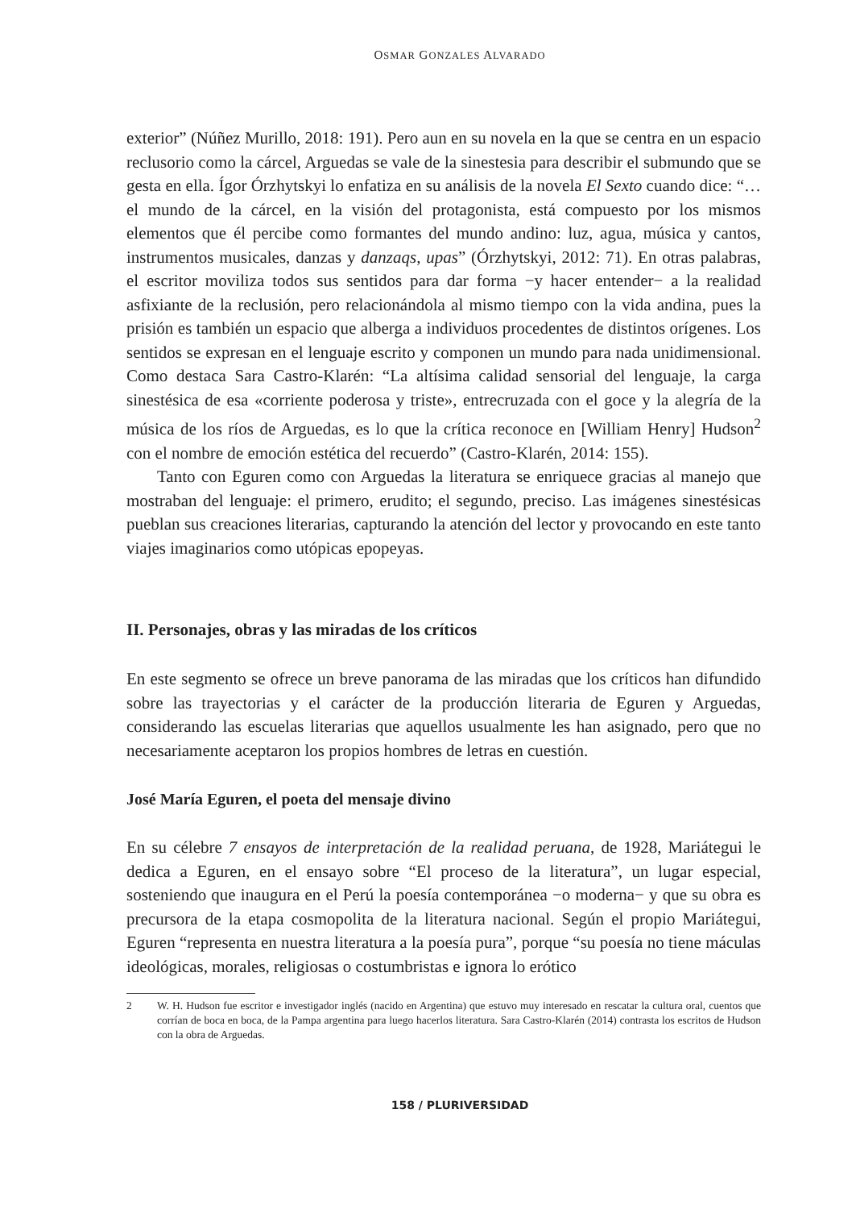OSMAR GONZALES ALVARADO
exterior” (Núñez Murillo, 2018: 191). Pero aun en su novela en la que se centra en un espacio reclusorio como la cárcel, Arguedas se vale de la sinestesia para describir el submundo que se gesta en ella. Ígor Órzhytskyi lo enfatiza en su análisis de la novela El Sexto cuando dice: “… el mundo de la cárcel, en la visión del protagonista, está compuesto por los mismos elementos que él percibe como formantes del mundo andino: luz, agua, música y cantos, instrumentos musicales, danzas y danzaqs, upas” (Órzhytskyi, 2012: 71). En otras palabras, el escritor moviliza todos sus sentidos para dar forma −y hacer entender− a la realidad asfixiante de la reclusión, pero relacionándola al mismo tiempo con la vida andina, pues la prisión es también un espacio que alberga a individuos procedentes de distintos orígenes. Los sentidos se expresan en el lenguaje escrito y componen un mundo para nada unidimensional. Como destaca Sara Castro-Klarén: “La altísima calidad sensorial del lenguaje, la carga sinestésica de esa «corriente poderosa y triste», entrecruzada con el goce y la alegría de la música de los ríos de Arguedas, es lo que la crítica reconoce en [William Henry] Hudson<sup>2</sup> con el nombre de emoción estética del recuerdo” (Castro-Klarén, 2014: 155).
Tanto con Eguren como con Arguedas la literatura se enriquece gracias al manejo que mostraban del lenguaje: el primero, erudito; el segundo, preciso. Las imágenes sinestésicas pueblan sus creaciones literarias, capturando la atención del lector y provocando en este tanto viajes imaginarios como utópicas epopeyas.
II. Personajes, obras y las miradas de los críticos
En este segmento se ofrece un breve panorama de las miradas que los críticos han difundido sobre las trayectorias y el carácter de la producción literaria de Eguren y Arguedas, considerando las escuelas literarias que aquellos usualmente les han asignado, pero que no necesariamente aceptaron los propios hombres de letras en cuestión.
José María Eguren, el poeta del mensaje divino
En su célebre 7 ensayos de interpretación de la realidad peruana, de 1928, Mariátegui le dedica a Eguren, en el ensayo sobre “El proceso de la literatura”, un lugar especial, sosteniendo que inaugura en el Perú la poesía contemporánea −o moderna− y que su obra es precursora de la etapa cosmopolita de la literatura nacional. Según el propio Mariátegui, Eguren “representa en nuestra literatura a la poesía pura”, porque “su poesía no tiene máculas ideológicas, morales, religiosas o costumbristas e ignora lo erótico
2 W. H. Hudson fue escritor e investigador inglés (nacido en Argentina) que estuvo muy interesado en rescatar la cultura oral, cuentos que corrían de boca en boca, de la Pampa argentina para luego hacerlos literatura. Sara Castro-Klarén (2014) contrasta los escritos de Hudson con la obra de Arguedas.
158 / PLURIVERSIDAD